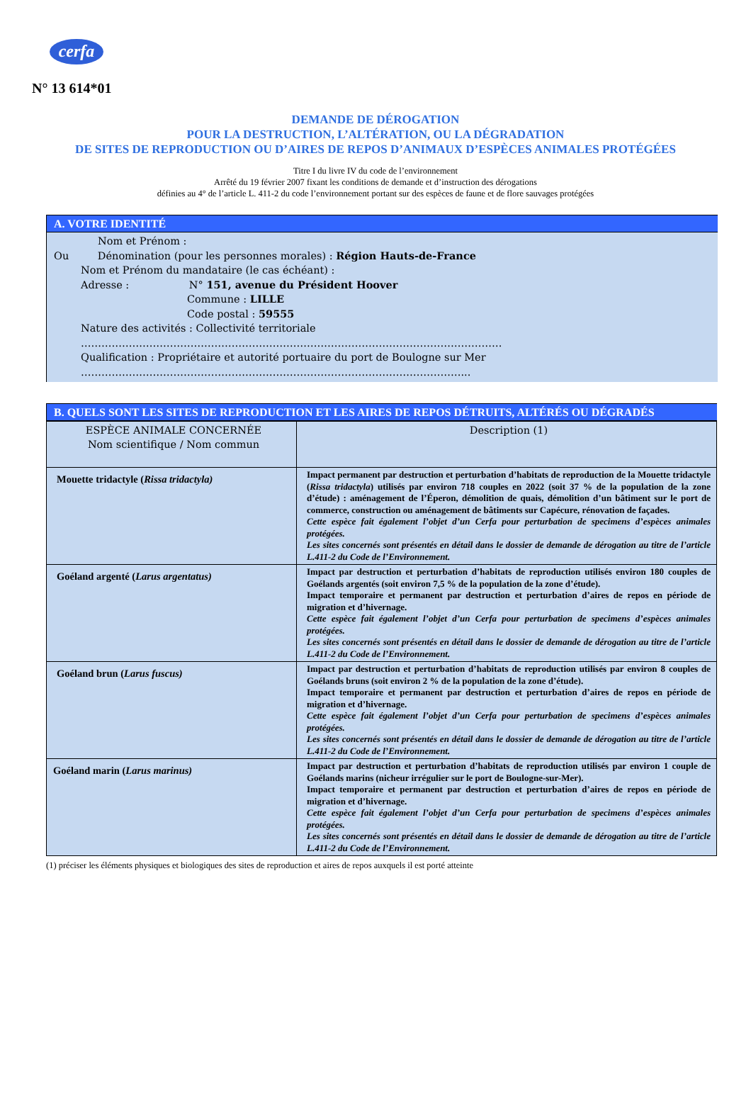cerfa
N° 13 614*01
DEMANDE DE DÉROGATION
POUR LA DESTRUCTION, L’ALTÉRATION, OU LA DÉGRADATION
DE SITES DE REPRODUCTION OU D’AIRES DE REPOS D’ANIMAUX D’ESPÈCES ANIMALES PROTÉGÉES
Titre I du livre IV du code de l’environnement
Arrêté du 19 février 2007 fixant les conditions de demande et d’instruction des dérogations
définies au 4° de l’article L. 411-2 du code l’environnement portant sur des espèces de faune et de flore sauvages protégées
A. VOTRE IDENTITÉ
Nom et Prénom :
Ou Dénomination (pour les personnes morales) : Région Hauts-de-France
Nom et Prénom du mandataire (le cas échéant) :
Adresse : N° 151, avenue du Président Hoover
Commune : LILLE
Code postal : 59555
Nature des activités : Collectivité territoriale
……………………………………………………………………………………………………………
Qualification : Propriétaire et autorité portuaire du port de Boulogne sur Mer
…………………………………………………………………………………………………...
B. QUELS SONT LES SITES DE REPRODUCTION ET LES AIRES DE REPOS DÉTRUITS, ALTÉRÉS OU DÉGRADÉS
| ESPÈCE ANIMALE CONCERNÉE Nom scientifique / Nom commun | Description (1) |
| --- | --- |
| Mouette tridactyle ( Rissa tridactyla) | Impact permanent par destruction et perturbation d’habitats de reproduction de la Mouette tridactyle ( Rissa tridactyla ) utilisés par environ 718 couples en 2022 (soit 37 % de la population de la zone d’étude) : aménagement de l’Éperon, démolition de quais, démolition d’un bâtiment sur le port de commerce, construction ou aménagement de bâtiments sur Capécure, rénovation de façades. Cette espèce fait également l’objet d’un Cerfa pour perturbation de specimens d’espèces animales protégées. Les sites concernés sont présentés en détail dans le dossier de demande de dérogation au titre de l’article L.411-2 du Code de l’Environnement. |
| Goéland argenté ( Larus argentatus) | Impact par destruction et perturbation d’habitats de reproduction utilisés environ 180 couples de Goélands argentés (soit environ 7,5 % de la population de la zone d’étude). Impact temporaire et permanent par destruction et perturbation d’aires de repos en période de migration et d’hivernage. Cette espèce fait également l’objet d’un Cerfa pour perturbation de specimens d’espèces animales protégées. Les sites concernés sont présentés en détail dans le dossier de demande de dérogation au titre de l’article L.411-2 du Code de l’Environnement. |
| Goéland brun ( Larus fuscus) | Impact par destruction et perturbation d’habitats de reproduction utilisés par environ 8 couples de Goélands bruns (soit environ 2 % de la population de la zone d’étude). Impact temporaire et permanent par destruction et perturbation d’aires de repos en période de migration et d’hivernage. Cette espèce fait également l’objet d’un Cerfa pour perturbation de specimens d’espèces animales protégées. Les sites concernés sont présentés en détail dans le dossier de demande de dérogation au titre de l’article L.411-2 du Code de l’Environnement. |
| Goéland marin ( Larus marinus) | Impact par destruction et perturbation d’habitats de reproduction utilisés par environ 1 couple de Goélands marins (nicheur irrégulier sur le port de Boulogne-sur-Mer). Impact temporaire et permanent par destruction et perturbation d’aires de repos en période de migration et d’hivernage. Cette espèce fait également l’objet d’un Cerfa pour perturbation de specimens d’espèces animales protégées. Les sites concernés sont présentés en détail dans le dossier de demande de dérogation au titre de l’article L.411-2 du Code de l’Environnement. |
(1) préciser les éléments physiques et biologiques des sites de reproduction et aires de repos auxquels il est porté atteinte